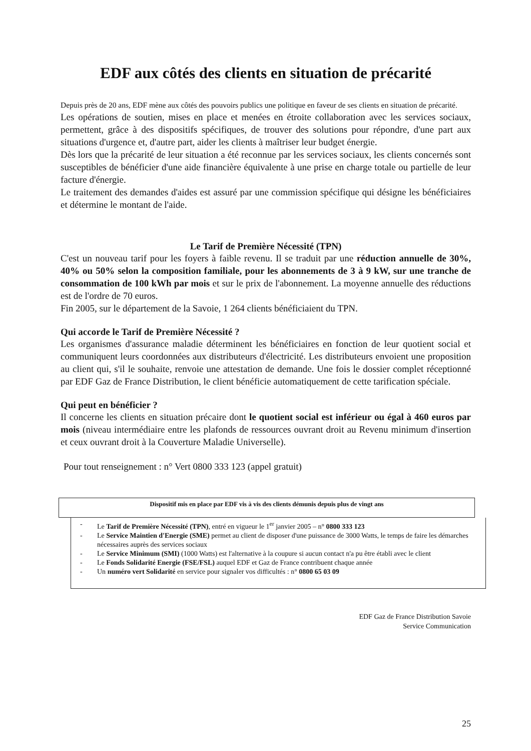EDF aux côtés des clients en situation de précarité
Depuis près de 20 ans, EDF mène aux côtés des pouvoirs publics une politique en faveur de ses clients en situation de précarité.
Les opérations de soutien, mises en place et menées en étroite collaboration avec les services sociaux, permettent, grâce à des dispositifs spécifiques, de trouver des solutions pour répondre, d'une part aux situations d'urgence et, d'autre part, aider les clients à maîtriser leur budget énergie.
Dès lors que la précarité de leur situation a été reconnue par les services sociaux, les clients concernés sont susceptibles de bénéficier d'une aide financière équivalente à une prise en charge totale ou partielle de leur facture d'énergie.
Le traitement des demandes d'aides est assuré par une commission spécifique qui désigne les bénéficiaires et détermine le montant de l'aide.
Le Tarif de Première Nécessité (TPN)
C'est un nouveau tarif pour les foyers à faible revenu. Il se traduit par une réduction annuelle de 30%, 40% ou 50% selon la composition familiale, pour les abonnements de 3 à 9 kW, sur une tranche de consommation de 100 kWh par mois et sur le prix de l'abonnement. La moyenne annuelle des réductions est de l'ordre de 70 euros.
Fin 2005, sur le département de la Savoie, 1 264 clients bénéficiaient du TPN.
Qui accorde le Tarif de Première Nécessité ?
Les organismes d'assurance maladie déterminent les bénéficiaires en fonction de leur quotient social et communiquent leurs coordonnées aux distributeurs d'électricité. Les distributeurs envoient une proposition au client qui, s'il le souhaite, renvoie une attestation de demande. Une fois le dossier complet réceptionné par EDF Gaz de France Distribution, le client bénéficie automatiquement de cette tarification spéciale.
Qui peut en bénéficier ?
Il concerne les clients en situation précaire dont le quotient social est inférieur ou égal à 460 euros par mois (niveau intermédiaire entre les plafonds de ressources ouvrant droit au Revenu minimum d'insertion et ceux ouvrant droit à la Couverture Maladie Universelle).
Pour tout renseignement : n° Vert 0800 333 123 (appel gratuit)
Dispositif mis en place par EDF vis à vis des clients démunis depuis plus de vingt ans
- Le Tarif de Première Nécessité (TPN), entré en vigueur le 1<sup>er</sup> janvier 2005 – n° 0800 333 123
- Le Service Maintien d'Energie (SME) permet au client de disposer d'une puissance de 3000 Watts, le temps de faire les démarches nécessaires auprès des services sociaux
- Le Service Minimum (SMI) (1000 Watts) est l'alternative à la coupure si aucun contact n'a pu être établi avec le client
- Le Fonds Solidarité Energie (FSE/FSL) auquel EDF et Gaz de France contribuent chaque année
- Un numéro vert Solidarité en service pour signaler vos difficultés : n° 0800 65 03 09
EDF Gaz de France Distribution Savoie
Service Communication
25